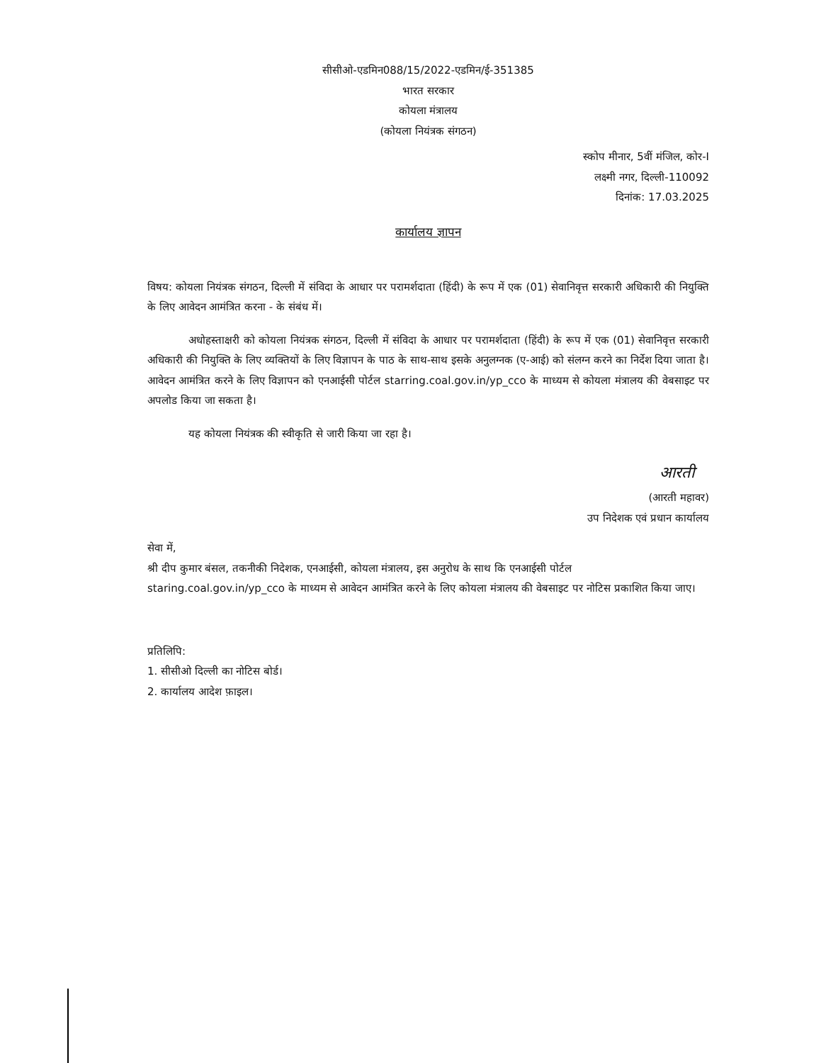सीसीओ-एडमिन088/15/2022-एडमिन/ई-351385
भारत सरकार
कोयला मंत्रालय
(कोयला नियंत्रक संगठन)
स्कोप मीनार, 5वीं मंजिल, कोर-I
लक्ष्मी नगर, दिल्ली-110092
दिनांक: 17.03.2025
कार्यालय ज्ञापन
विषय: कोयला नियंत्रक संगठन, दिल्ली में संविदा के आधार पर परामर्शदाता (हिंदी) के रूप में एक (01) सेवानिवृत्त सरकारी अधिकारी की नियुक्ति के लिए आवेदन आमंत्रित करना - के संबंध में।
अधोहस्ताक्षरी को कोयला नियंत्रक संगठन, दिल्ली में संविदा के आधार पर परामर्शदाता (हिंदी) के रूप में एक (01) सेवानिवृत्त सरकारी अधिकारी की नियुक्ति के लिए व्यक्तियों के लिए विज्ञापन के पाठ के साथ-साथ इसके अनुलग्नक (ए-आई) को संलग्न करने का निर्देश दिया जाता है। आवेदन आमंत्रित करने के लिए विज्ञापन को एनआईसी पोर्टल starring.coal.gov.in/yp_cco के माध्यम से कोयला मंत्रालय की वेबसाइट पर अपलोड किया जा सकता है।
यह कोयला नियंत्रक की स्वीकृति से जारी किया जा रहा है।
आरती
(आरती महावर)
उप निदेशक एवं प्रधान कार्यालय
सेवा में,
श्री दीप कुमार बंसल, तकनीकी निदेशक, एनआईसी, कोयला मंत्रालय, इस अनुरोध के साथ कि एनआईसी पोर्टल staring.coal.gov.in/yp_cco के माध्यम से आवेदन आमंत्रित करने के लिए कोयला मंत्रालय की वेबसाइट पर नोटिस प्रकाशित किया जाए।
प्रतिलिपि:
1. सीसीओ दिल्ली का नोटिस बोर्ड।
2. कार्यालय आदेश फ़ाइल।